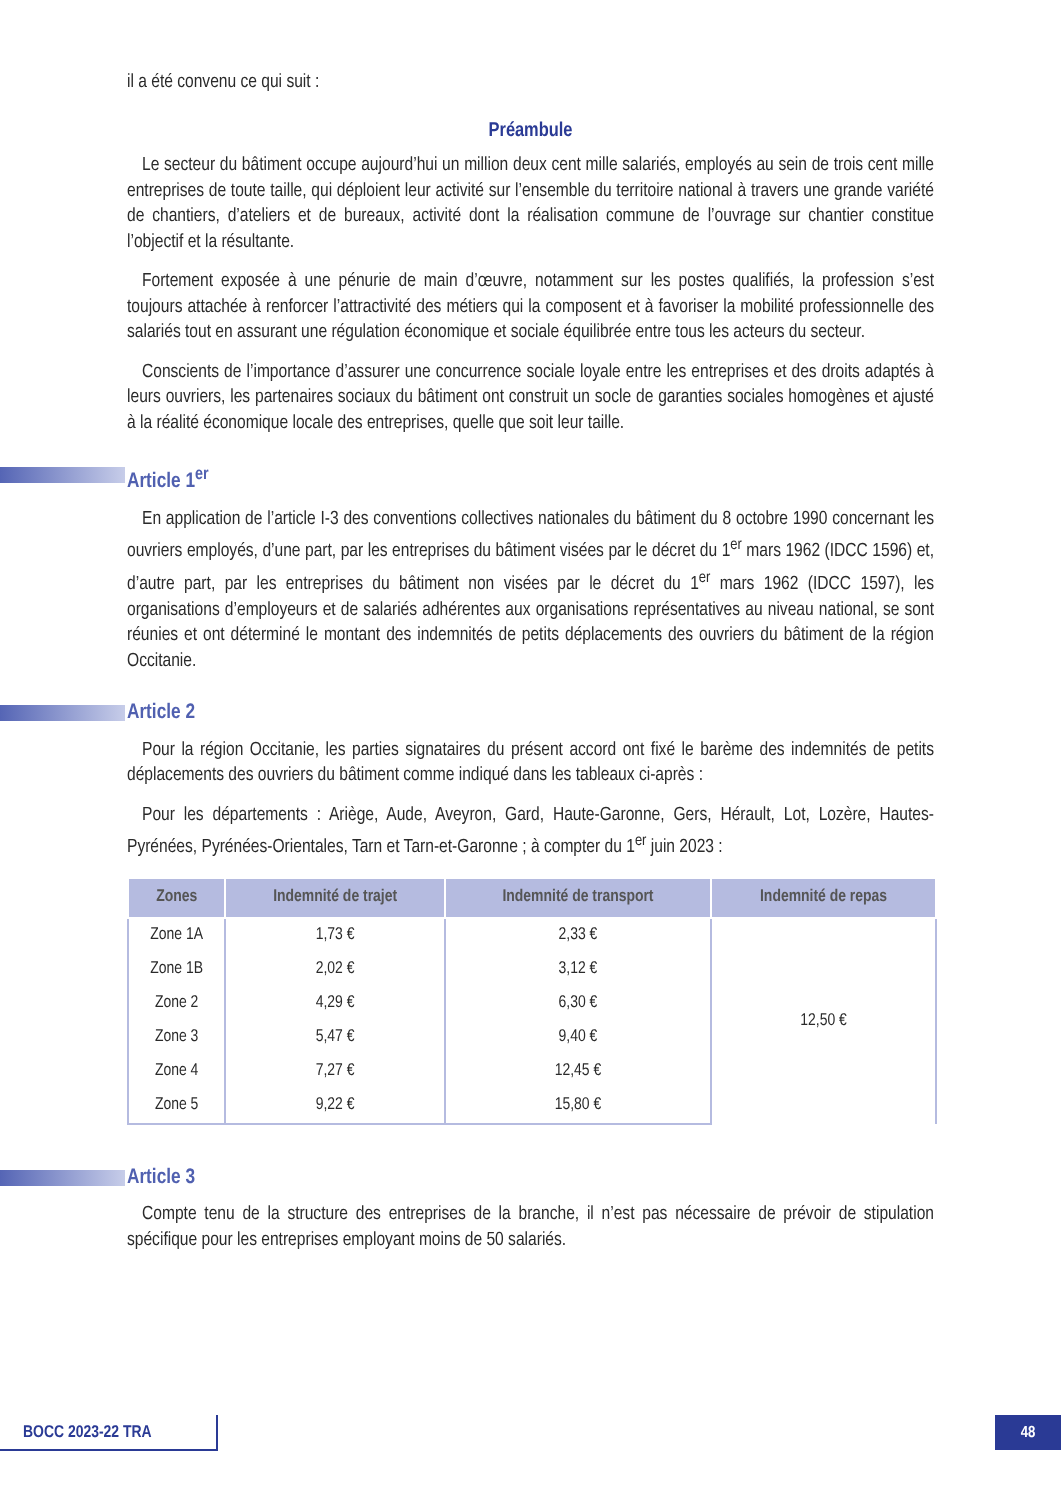il a été convenu ce qui suit :
Préambule
Le secteur du bâtiment occupe aujourd’hui un million deux cent mille salariés, employés au sein de trois cent mille entreprises de toute taille, qui déploient leur activité sur l’ensemble du territoire national à travers une grande variété de chantiers, d’ateliers et de bureaux, activité dont la réalisation commune de l’ouvrage sur chantier constitue l’objectif et la résultante.
Fortement exposée à une pénurie de main d’œuvre, notamment sur les postes qualifiés, la profession s’est toujours attachée à renforcer l’attractivité des métiers qui la composent et à favoriser la mobilité professionnelle des salariés tout en assurant une régulation économique et sociale équilibrée entre tous les acteurs du secteur.
Conscients de l’importance d’assurer une concurrence sociale loyale entre les entreprises et des droits adaptés à leurs ouvriers, les partenaires sociaux du bâtiment ont construit un socle de garanties sociales homogènes et ajusté à la réalité économique locale des entreprises, quelle que soit leur taille.
Article 1<sup>er</sup>
En application de l’article I-3 des conventions collectives nationales du bâtiment du 8 octobre 1990 concernant les ouvriers employés, d’une part, par les entreprises du bâtiment visées par le décret du 1<sup>er</sup> mars 1962 (IDCC 1596) et, d’autre part, par les entreprises du bâtiment non visées par le décret du 1<sup>er</sup> mars 1962 (IDCC 1597), les organisations d’employeurs et de salariés adhérentes aux organisations représentatives au niveau national, se sont réunies et ont déterminé le montant des indemnités de petits déplacements des ouvriers du bâtiment de la région Occitanie.
Article 2
Pour la région Occitanie, les parties signataires du présent accord ont fixé le barème des indemnités de petits déplacements des ouvriers du bâtiment comme indiqué dans les tableaux ci-après :
Pour les départements : Ariège, Aude, Aveyron, Gard, Haute-Garonne, Gers, Hérault, Lot, Lozère, Hautes-Pyrénées, Pyrénées-Orientales, Tarn et Tarn-et-Garonne ; à compter du 1<sup>er</sup> juin 2023 :
| Zones | Indemnité de trajet | Indemnité de transport | Indemnité de repas |
| --- | --- | --- | --- |
| Zone 1A | 1,73 € | 2,33 € | 12,50 € |
| Zone 1B | 2,02 € | 3,12 € | |
| Zone 2 | 4,29 € | 6,30 € | |
| Zone 3 | 5,47 € | 9,40 € | |
| Zone 4 | 7,27 € | 12,45 € | |
| Zone 5 | 9,22 € | 15,80 € | |
Article 3
Compte tenu de la structure des entreprises de la branche, il n’est pas nécessaire de prévoir de stipulation spécifique pour les entreprises employant moins de 50 salariés.
BOCC 2023-22 TRA 48